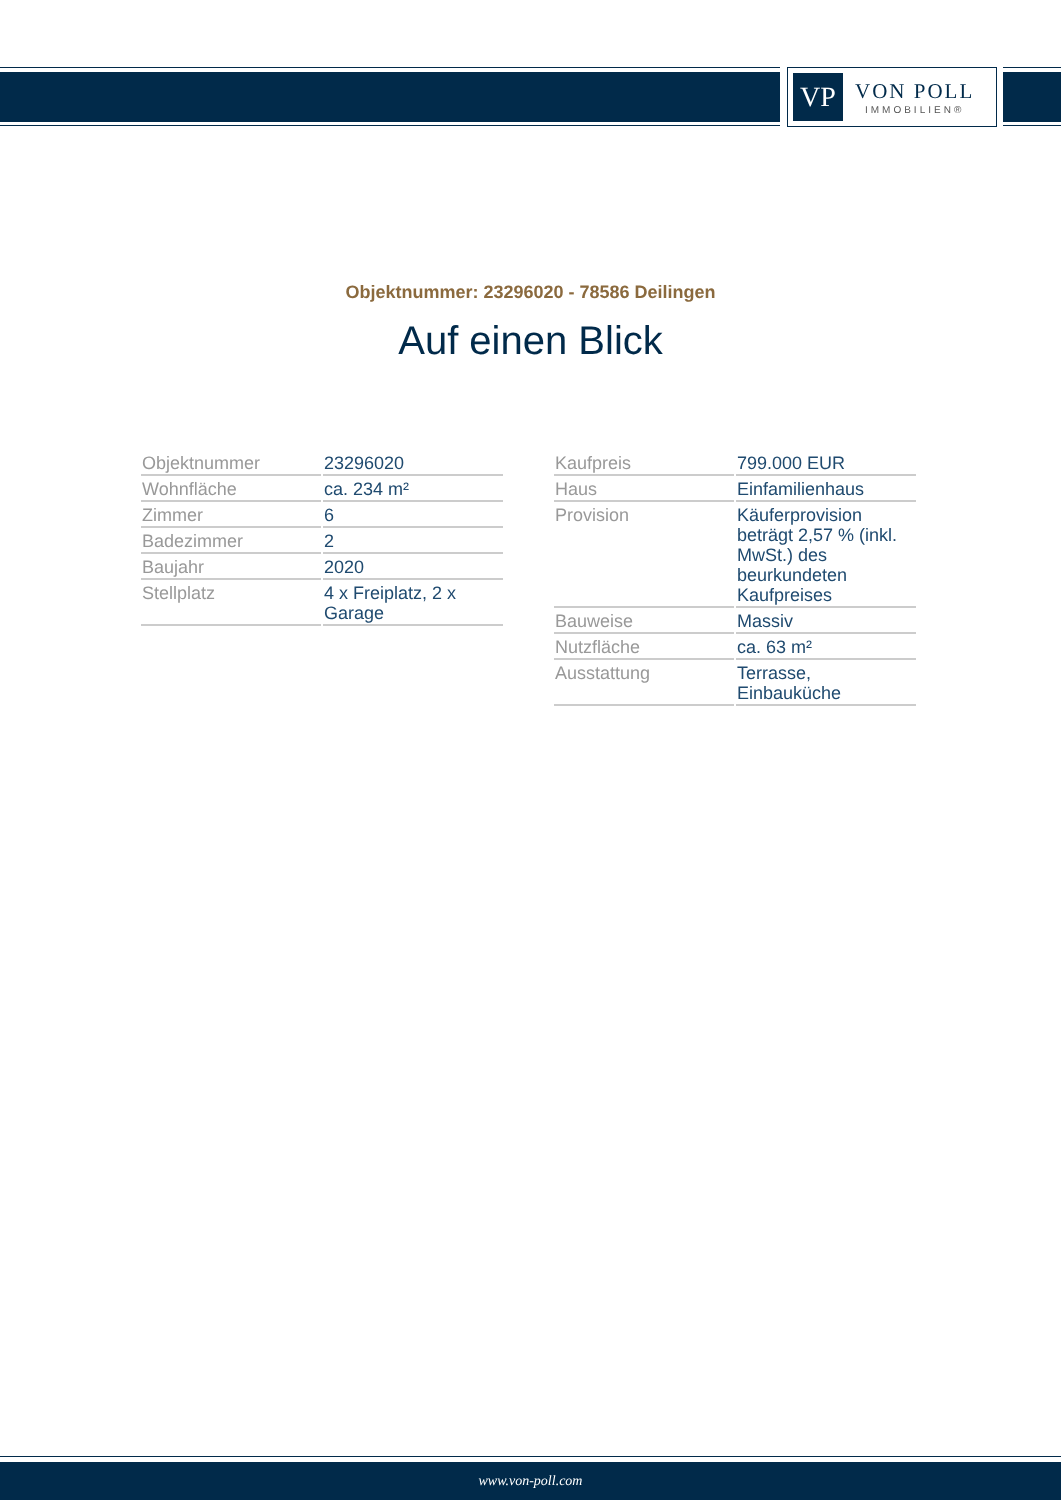VP
VON POLL
IMMOBILIEN®
Objektnummer: 23296020 - 78586 Deilingen
Auf einen Blick
| Objektnummer | 23296020 |
| Wohnfläche | ca. 234 m² |
| Zimmer | 6 |
| Badezimmer | 2 |
| Baujahr | 2020 |
| Stellplatz | 4 x Freiplatz, 2 x Garage |
| Kaufpreis | 799.000 EUR |
| Haus | Einfamilienhaus |
| Provision | Käuferprovision beträgt 2,57 % (inkl. MwSt.) des beurkundeten Kaufpreises |
| Bauweise | Massiv |
| Nutzfläche | ca. 63 m² |
| Ausstattung | Terrasse, Einbauküche |
www.von-poll.com